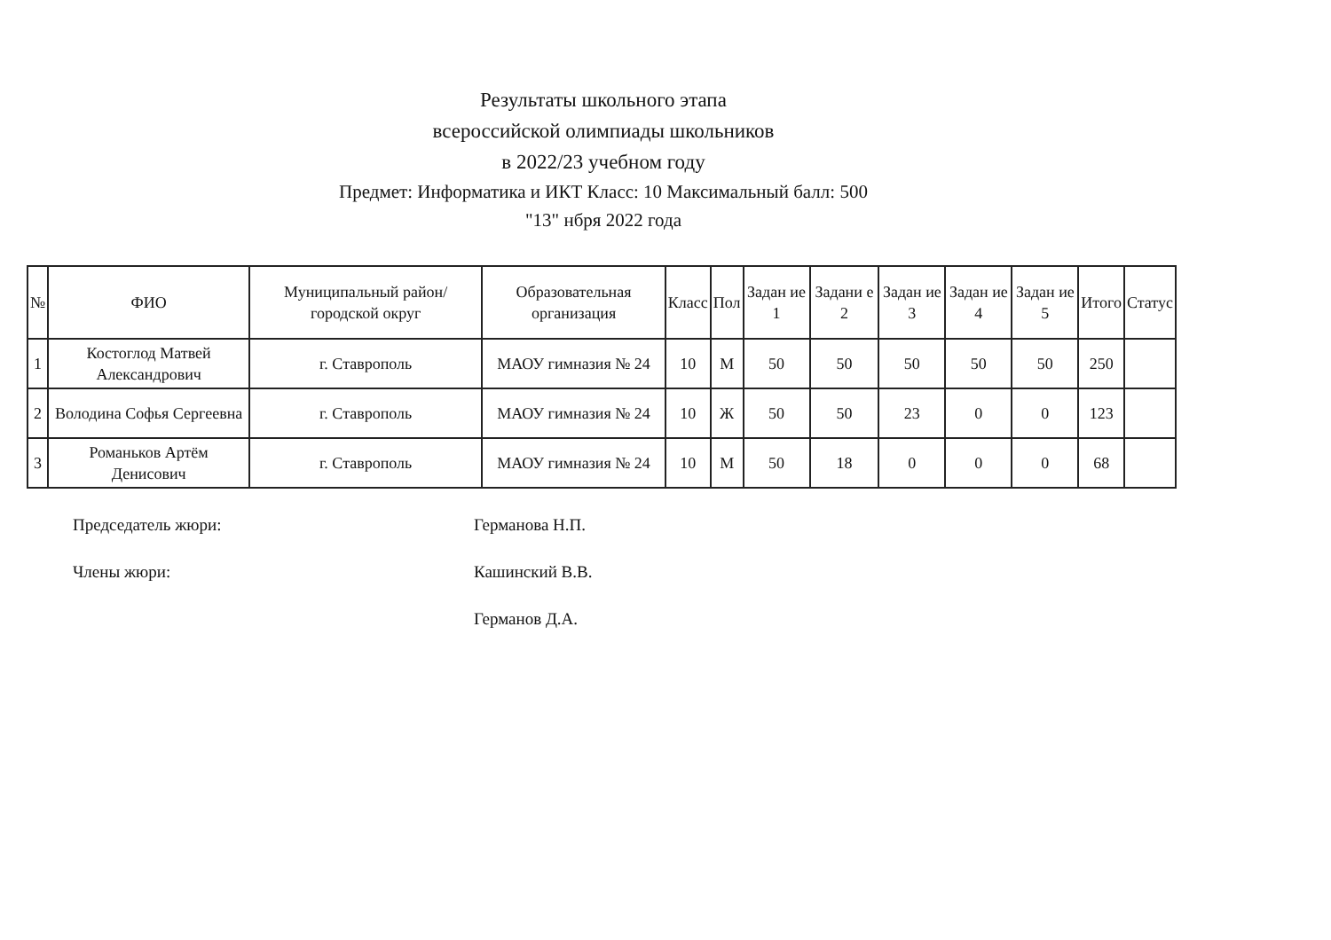Результаты школьного этапа
всероссийской олимпиады школьников
в 2022/23 учебном году
Предмет: Информатика и ИКТ Класс: 10 Максимальный балл: 500
"13" нбря 2022 года
| № | ФИО | Муниципальный район/городской округ | Образовательная организация | Класс | Пол | Задан ие 1 | Задани е 2 | Задан ие 3 | Задан ие 4 | Задан ие 5 | Итого | Статус |
| --- | --- | --- | --- | --- | --- | --- | --- | --- | --- | --- | --- | --- |
| 1 | Костоглод Матвей Александрович | г. Ставрополь | МАОУ гимназия № 24 | 10 | М | 50 | 50 | 50 | 50 | 50 | 250 | |
| 2 | Володина Софья Сергеевна | г. Ставрополь | МАОУ гимназия № 24 | 10 | Ж | 50 | 50 | 23 | 0 | 0 | 123 | |
| 3 | Романьков Артём Денисович | г. Ставрополь | МАОУ гимназия № 24 | 10 | М | 50 | 18 | 0 | 0 | 0 | 68 | |
Председатель жюри: Германова Н.П.
Члены жюри: Кашинский В.В.
Германов Д.А.